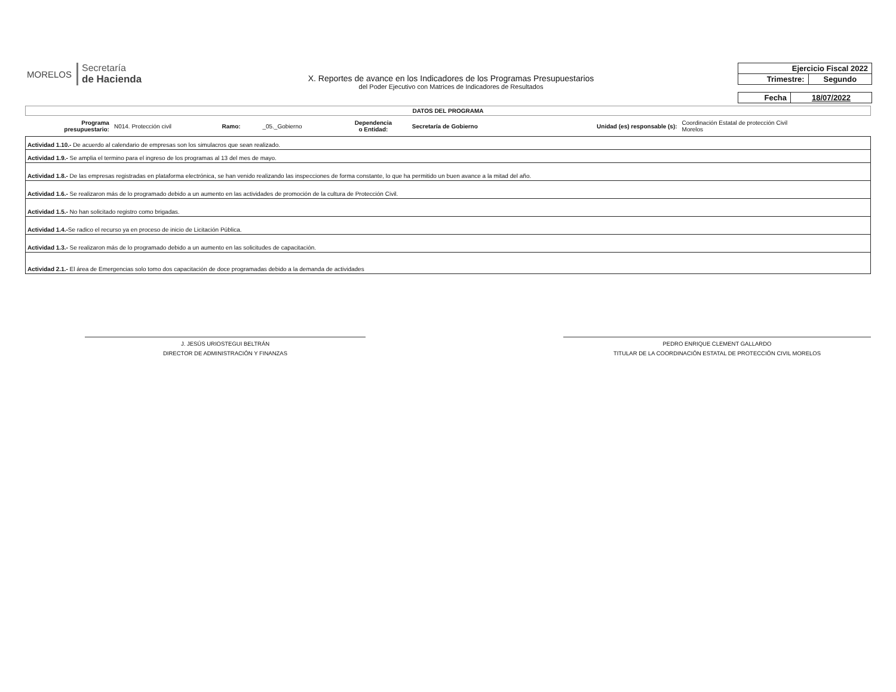MORELOS
Secretaría
de Hacienda
X. Reportes de avance en los Indicadores de los Programas Presupuestarios
del Poder Ejecutivo con Matrices de Indicadores de Resultados
| Ejercicio Fiscal 2022 | |
| Trimestre: | Segundo |
| Fecha | 18/07/2022 |
DATOS DEL PROGRAMA
| Programa presupuestario: | N014. Protección civil | Ramo: | _05._Gobierno | Dependencia o Entidad: | Secretaría de Gobierno | Unidad (es) responsable (s): | Coordinación Estatal de protección Civil Morelos |
| Actividad 1.10.- De acuerdo al calendario de empresas son los simulacros que sean realizado. |
| Actividad 1.9.- Se amplia el termino para el ingreso de los programas al 13 del mes de mayo. |
| Actividad 1.8.- De las empresas registradas en plataforma electrónica, se han venido realizando las inspecciones de forma constante, lo que ha permitido un buen avance a la mitad del año. |
| Actividad 1.6.- Se realizaron más de lo programado debido a un aumento en las actividades de promoción de la cultura de Protección Civil. |
| Actividad 1.5.- No han solicitado registro como brigadas. |
| Actividad 1.4.- Se radico el recurso ya en proceso de inicio de Licitación Pública. |
| Actividad 1.3.- Se realizaron más de lo programado debido a un aumento en las solicitudes de capacitación. |
| Actividad 2.1.- El área de Emergencias solo tomo dos capacitación de doce programadas debido a la demanda de actividades |
J. JESÚS URIOSTEGUI BELTRÁN
DIRECTOR DE ADMINISTRACIÓN Y FINANZAS
PEDRO ENRIQUE CLEMENT GALLARDO
TITULAR DE LA COORDINACIÓN ESTATAL DE PROTECCIÓN CIVIL MORELOS